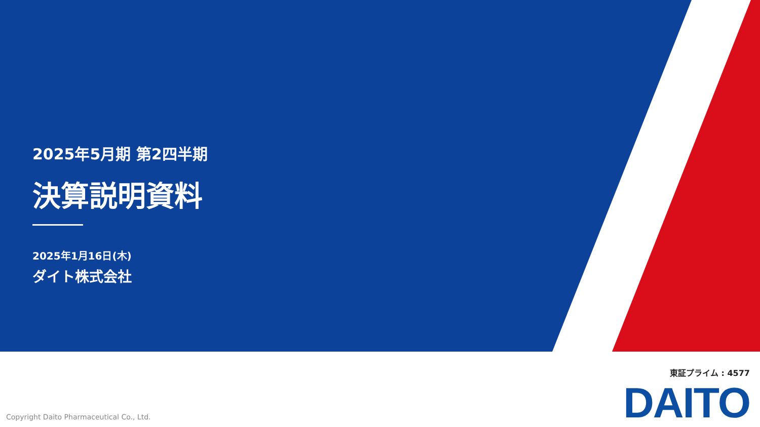2025年5月期 第2四半期
決算説明資料
2025年1月16日(木)
ダイト株式会社
東証プライム : 4577
DAITO
Copyright Daito Pharmaceutical Co., Ltd.